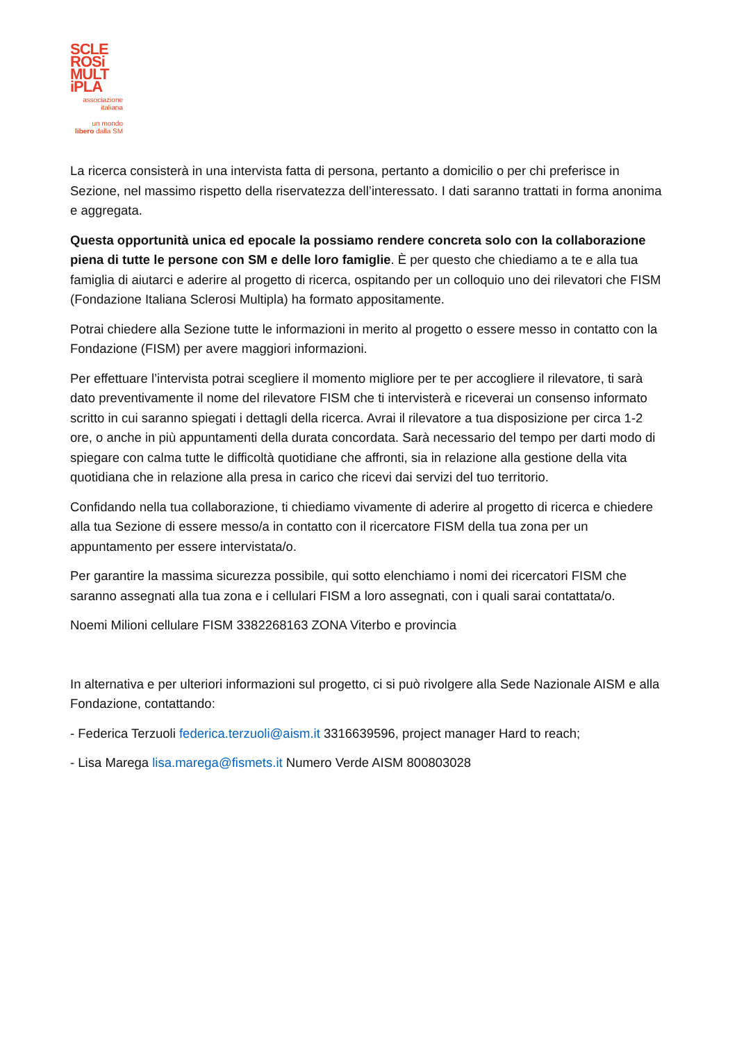SCLE
ROSi
MULT
iPLA
associazione
italiana
un mondo
libero dalla SM
La ricerca consisterà in una intervista fatta di persona, pertanto a domicilio o per chi preferisce in Sezione, nel massimo rispetto della riservatezza dell’interessato. I dati saranno trattati in forma anonima e aggregata.
Questa opportunità unica ed epocale la possiamo rendere concreta solo con la collaborazione piena di tutte le persone con SM e delle loro famiglie. È per questo che chiediamo a te e alla tua famiglia di aiutarci e aderire al progetto di ricerca, ospitando per un colloquio uno dei rilevatori che FISM (Fondazione Italiana Sclerosi Multipla) ha formato appositamente.
Potrai chiedere alla Sezione tutte le informazioni in merito al progetto o essere messo in contatto con la Fondazione (FISM) per avere maggiori informazioni.
Per effettuare l’intervista potrai scegliere il momento migliore per te per accogliere il rilevatore, ti sarà dato preventivamente il nome del rilevatore FISM che ti intervisterà e riceverai un consenso informato scritto in cui saranno spiegati i dettagli della ricerca. Avrai il rilevatore a tua disposizione per circa 1-2 ore, o anche in più appuntamenti della durata concordata. Sarà necessario del tempo per darti modo di spiegare con calma tutte le difficoltà quotidiane che affronti, sia in relazione alla gestione della vita quotidiana che in relazione alla presa in carico che ricevi dai servizi del tuo territorio.
Confidando nella tua collaborazione, ti chiediamo vivamente di aderire al progetto di ricerca e chiedere alla tua Sezione di essere messo/a in contatto con il ricercatore FISM della tua zona per un appuntamento per essere intervistata/o.
Per garantire la massima sicurezza possibile, qui sotto elenchiamo i nomi dei ricercatori FISM che saranno assegnati alla tua zona e i cellulari FISM a loro assegnati, con i quali sarai contattata/o.
Noemi Milioni cellulare FISM 3382268163 ZONA Viterbo e provincia
In alternativa e per ulteriori informazioni sul progetto, ci si può rivolgere alla Sede Nazionale AISM e alla Fondazione, contattando:
- Federica Terzuoli federica.terzuoli@aism.it 3316639596, project manager Hard to reach;
- Lisa Marega lisa.marega@fismets.it Numero Verde AISM 800803028